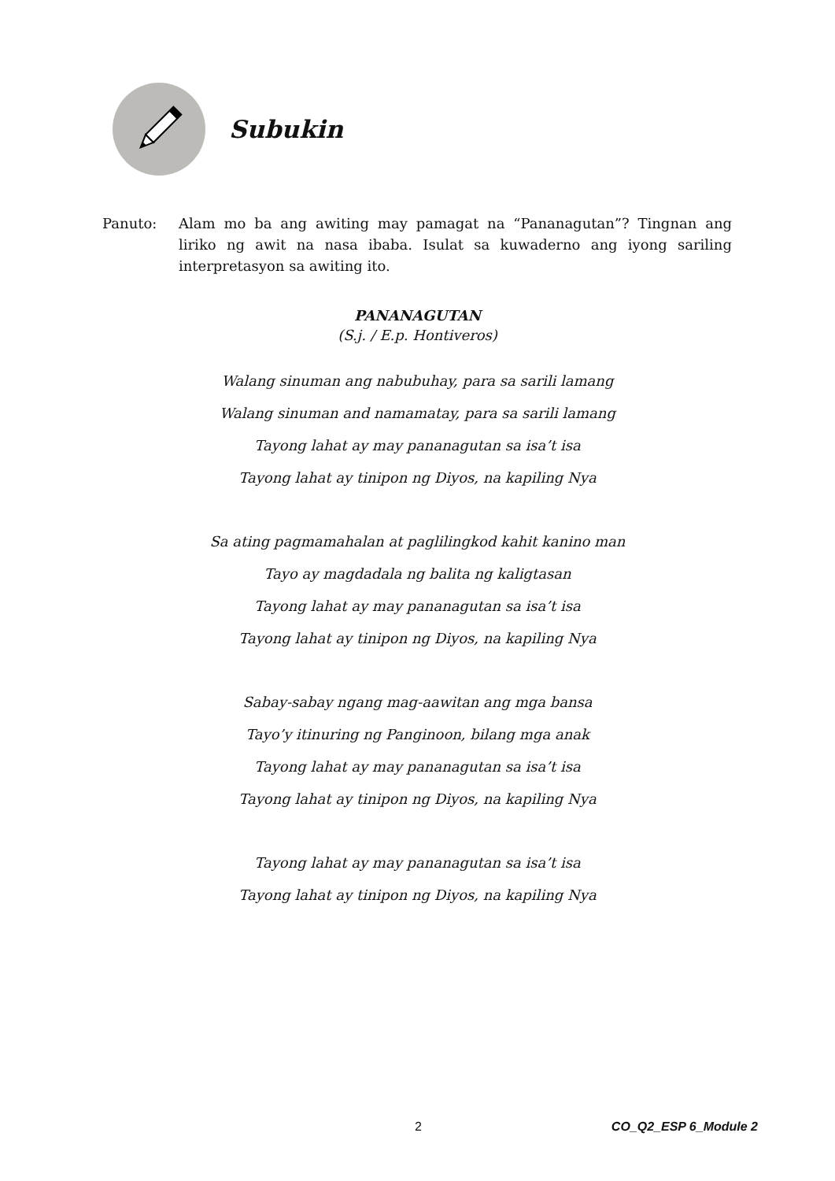Subukin
Panuto: Alam mo ba ang awiting may pamagat na “Pananagutan”? Tingnan ang liriko ng awit na nasa ibaba. Isulat sa kuwaderno ang iyong sariling interpretasyon sa awiting ito.
PANANAGUTAN
(S.j. / E.p. Hontiveros)
Walang sinuman ang nabubuhay, para sa sarili lamang
Walang sinuman and namamatay, para sa sarili lamang
Tayong lahat ay may pananagutan sa isa’t isa
Tayong lahat ay tinipon ng Diyos, na kapiling Nya
Sa ating pagmamahalan at paglilingkod kahit kanino man
Tayo ay magdadala ng balita ng kaligtasan
Tayong lahat ay may pananagutan sa isa’t isa
Tayong lahat ay tinipon ng Diyos, na kapiling Nya
Sabay-sabay ngang mag-aawitan ang mga bansa
Tayo’y itinuring ng Panginoon, bilang mga anak
Tayong lahat ay may pananagutan sa isa’t isa
Tayong lahat ay tinipon ng Diyos, na kapiling Nya
Tayong lahat ay may pananagutan sa isa’t isa
Tayong lahat ay tinipon ng Diyos, na kapiling Nya
2 CO_Q2_ESP 6_Module 2